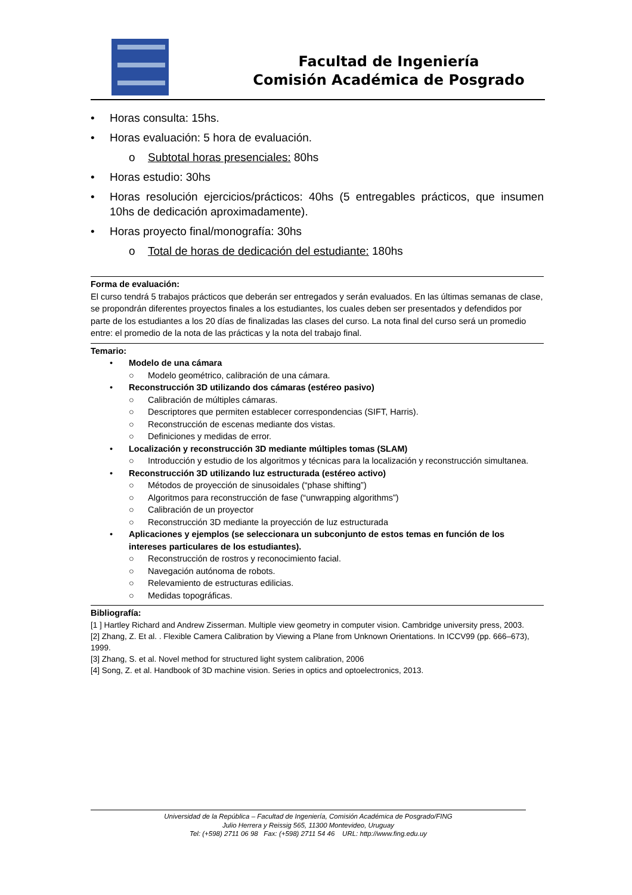Facultad de Ingeniería
Comisión Académica de Posgrado
• Horas consulta: 15hs.
• Horas evaluación: 5 hora de evaluación.
o Subtotal horas presenciales: 80hs
• Horas estudio: 30hs
• Horas resolución ejercicios/prácticos: 40hs (5 entregables prácticos, que insumen 10hs de dedicación aproximadamente).
• Horas proyecto final/monografía: 30hs
o Total de horas de dedicación del estudiante: 180hs
Forma de evaluación:
El curso tendrá 5 trabajos prácticos que deberán ser entregados y serán evaluados. En las últimas semanas de clase, se propondrán diferentes proyectos finales a los estudiantes, los cuales deben ser presentados y defendidos por parte de los estudiantes a los 20 días de finalizadas las clases del curso. La nota final del curso será un promedio entre: el promedio de la nota de las prácticas y la nota del trabajo final.
Temario:
• Modelo de una cámara
○ Modelo geométrico, calibración de una cámara.
• Reconstrucción 3D utilizando dos cámaras (estéreo pasivo)
○ Calibración de múltiples cámaras.
○ Descriptores que permiten establecer correspondencias (SIFT, Harris).
○ Reconstrucción de escenas mediante dos vistas.
○ Definiciones y medidas de error.
• Localización y reconstrucción 3D mediante múltiples tomas (SLAM)
○ Introducción y estudio de los algoritmos y técnicas para la localización y reconstrucción simultanea.
• Reconstrucción 3D utilizando luz estructurada (estéreo activo)
○ Métodos de proyección de sinusoidales (“phase shifting”)
○ Algoritmos para reconstrucción de fase (“unwrapping algorithms”)
○ Calibración de un proyector
○ Reconstrucción 3D mediante la proyección de luz estructurada
• Aplicaciones y ejemplos (se seleccionara un subconjunto de estos temas en función de los intereses particulares de los estudiantes).
○ Reconstrucción de rostros y reconocimiento facial.
○ Navegación autónoma de robots.
○ Relevamiento de estructuras edilicias.
○ Medidas topográficas.
Bibliografía:
[1 ] Hartley Richard and Andrew Zisserman. Multiple view geometry in computer vision. Cambridge university press, 2003.
[2] Zhang, Z. Et al. . Flexible Camera Calibration by Viewing a Plane from Unknown Orientations. In ICCV99 (pp. 666–673), 1999.
[3] Zhang, S. et al. Novel method for structured light system calibration, 2006
[4] Song, Z. et al. Handbook of 3D machine vision. Series in optics and optoelectronics, 2013.
Universidad de la República – Facultad de Ingeniería, Comisión Académica de Posgrado/FING
Julio Herrera y Reissig 565, 11300 Montevideo, Uruguay
Tel: (+598) 2711 06 98 Fax: (+598) 2711 54 46 URL: http://www.fing.edu.uy